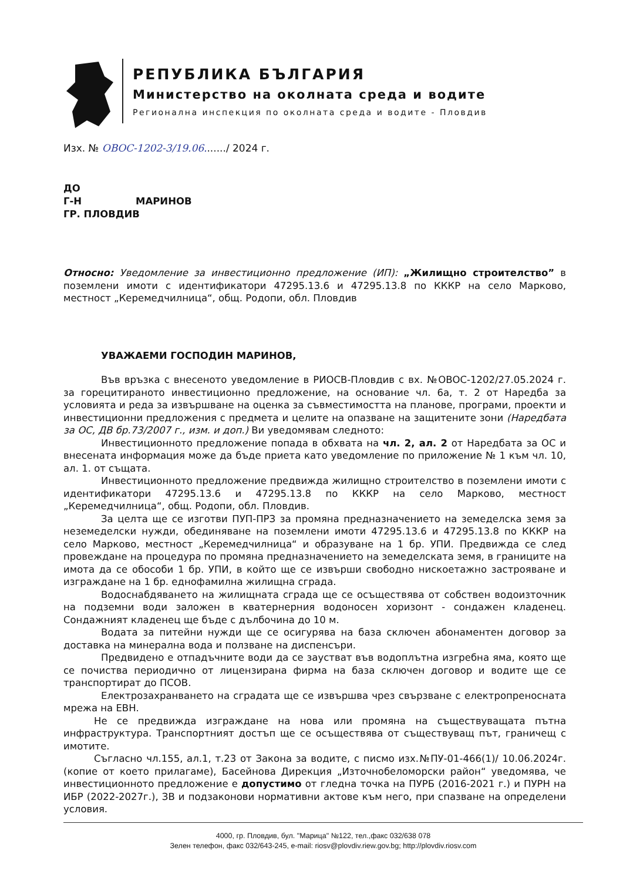РЕПУБЛИКА БЪЛГАРИЯ
Министерство на околната среда и водите
Регионална инспекция по околната среда и водите - Пловдив
Изх. № ОВОС-1202-3/19.06......./ 2024 г.
ДО
Г-Н МАРИНОВ
ГР. ПЛОВДИВ
Относно: Уведомление за инвестиционно предложение (ИП): „Жилищно строителство” в поземлени имоти с идентификатори 47295.13.6 и 47295.13.8 по КККР на село Марково, местност „Керемедчилница“, общ. Родопи, обл. Пловдив
УВАЖАЕМИ ГОСПОДИН МАРИНОВ,
Във връзка с внесеното уведомление в РИОСВ-Пловдив с вх. №ОВОС-1202/27.05.2024 г. за горецитираното инвестиционно предложение, на основание чл. 6а, т. 2 от Наредба за условията и реда за извършване на оценка за съвместимостта на планове, програми, проекти и инвестиционни предложения с предмета и целите на опазване на защитените зони (Наредбата за ОС, ДВ бр.73/2007 г., изм. и доп.) Ви уведомявам следното:
Инвестиционното предложение попада в обхвата на чл. 2, ал. 2 от Наредбата за ОС и внесената информация може да бъде приета като уведомление по приложение № 1 към чл. 10, ал. 1. от същата.
Инвестиционното предложение предвижда жилищно строителство в поземлени имоти с идентификатори 47295.13.6 и 47295.13.8 по КККР на село Марково, местност „Керемедчилница“, общ. Родопи, обл. Пловдив.
За целта ще се изготви ПУП-ПРЗ за промяна предназначението на земеделска земя за неземеделски нужди, обединяване на поземлени имоти 47295.13.6 и 47295.13.8 по КККР на село Марково, местност „Керемедчилница“ и образуване на 1 бр. УПИ. Предвижда се след провеждане на процедура по промяна предназначението на земеделската земя, в границите на имота да се обособи 1 бр. УПИ, в който ще се извърши свободно нискоетажно застрояване и изграждане на 1 бр. еднофамилна жилищна сграда.
Водоснабдяването на жилищната сграда ще се осъществява от собствен водоизточник на подземни води заложен в кватернерния водоносен хоризонт - сондажен кладенец. Сондажният кладенец ще бъде с дълбочина до 10 м.
Водата за питейни нужди ще се осигурява на база сключен абонаментен договор за доставка на минерална вода и ползване на диспенсъри.
Предвидено е отпадъчните води да се заустват във водоплътна изгребна яма, която ще се почиства периодично от лицензирана фирма на база сключен договор и водите ще се транспортират до ПСОВ.
Електрозахранването на сградата ще се извършва чрез свързване с електропреносната мрежа на ЕВН.
Не се предвижда изграждане на нова или промяна на съществуващата пътна инфраструктура. Транспортният достъп ще се осъществява от съществуващ път, граничещ с имотите.
Съгласно чл.155, ал.1, т.23 от Закона за водите, с писмо изх.№ПУ-01-466(1)/ 10.06.2024г. (копие от което прилагаме), Басейнова Дирекция „Източнобеломорски район“ уведомява, че инвестиционното предложение е допустимо от гледна точка на ПУРБ (2016-2021 г.) и ПУРН на ИБР (2022-2027г.), ЗВ и подзаконови нормативни актове към него, при спазване на определени условия.
4000, гр. Пловдив, бул. "Марица" №122, тел.,факс 032/638 078
Зелен телефон, факс 032/643-245, e-mail: riosv@plovdiv.riew.gov.bg; http://plovdiv.riosv.com